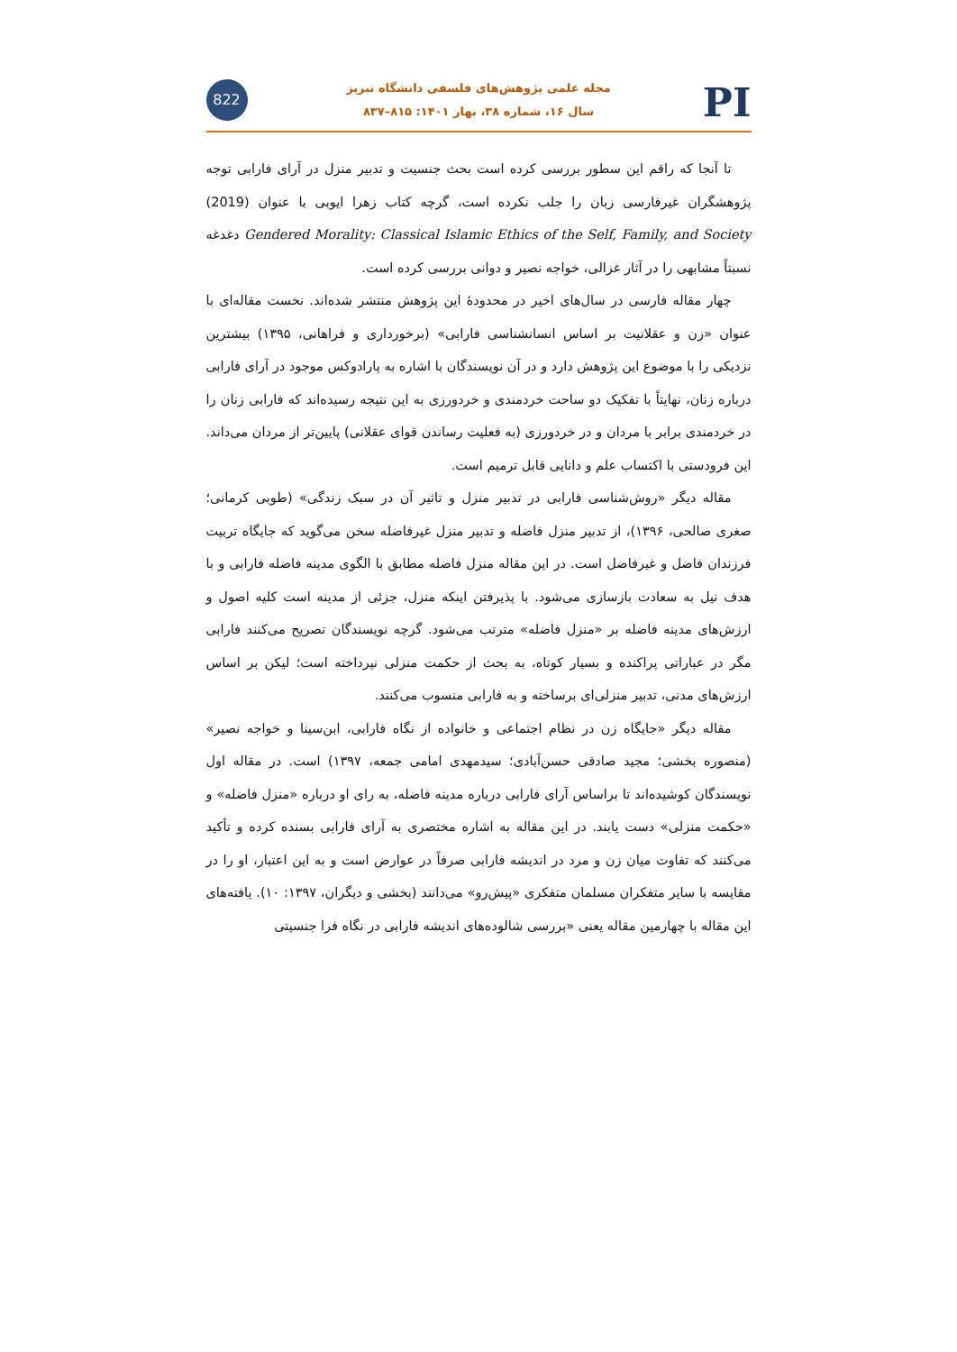822 PI
مجله علمی پژوهش‌های فلسفی دانشگاه تبریز
سال ۱۶، شماره ۳۸، بهار ۱۴۰۱: ۸۱۵–۸۳۷
تا آنجا که راقم این سطور بررسی کرده است بحث جنسیت و تدبیر منزل در آرای فارابی توجه پژوهشگران غیرفارسی زبان را جلب نکرده است، گرچه کتاب زهرا ایوبی با عنوان (2019) Gendered Morality: Classical Islamic Ethics of the Self, Family, and Society دغدغه نسبتاً مشابهی را در آثار غزالی، خواجه نصیر و دوانی بررسی کرده است.
چهار مقاله فارسی در سال‌های اخیر در محدودهٔ این پژوهش منتشر شده‌اند. نخست مقاله‌ای با عنوان «زن و عقلانیت بر اساس انسانشناسی فارابی» (برخورداری و فراهانی، ۱۳۹۵) بیشترین نزدیکی را با موضوع این پژوهش دارد و در آن نویسندگان با اشاره به پارادوکس موجود در آرای فارابی درباره زنان، نهایتاً با تفکیک دو ساحت خردمندی و خردورزی به این نتیجه رسیده‌اند که فارابی زنان را در خردمندی برابر با مردان و در خردورزی (به فعلیت رساندن قوای عقلانی) پایین‌تر از مردان می‌داند. این فرودستی با اکتساب علم و دانایی قابل ترمیم است.
مقاله دیگر «روش‌شناسی فارابی در تدبیر منزل و تاثیر آن در سبک زندگی» (طوبی کرمانی؛ صغری صالحی، ۱۳۹۶)، از تدبیر منزل فاضله و تدبیر منزل غیرفاضله سخن می‌گوید که جایگاه تربیت فرزندان فاضل و غیرفاضل است. در این مقاله منزل فاضله مطابق با الگوی مدینه فاضله فارابی و با هدف نیل به سعادت بازسازی می‌شود. با پذیرفتن اینکه منزل، جزئی از مدینه است کلیه اصول و ارزش‌های مدینه فاضله بر «منزل فاضله» مترتب می‌شود. گرچه نویسندگان تصریح می‌کنند فارابی مگر در عباراتی پراکنده و بسیار کوتاه، به بحث از حکمت منزلی نپرداخته است؛ لیکن بر اساس ارزش‌های مدنی، تدبیر منزلی‌ای برساخته و به فارابی منسوب می‌کنند.
مقاله دیگر «جایگاه زن در نظام اجتماعی و خانواده از نگاه فارابی، ابن‌سینا و خواجه نصیر» (منصوره بخشی؛ مجید صادقی حسن‌آبادی؛ سیدمهدی امامی جمعه، ۱۳۹۷) است. در مقاله اول نویسندگان کوشیده‌اند تا براساس آرای فارابی درباره مدینه فاضله، به رای او درباره «منزل فاضله» و «حکمت منزلی» دست یابند. در این مقاله به اشاره مختصری به آرای فارابی بسنده کرده و تأکید می‌کنند که تفاوت میان زن و مرد در اندیشه فارابی صرفاً در عوارض است و به این اعتبار، او را در مقایسه با سایر متفکران مسلمان متفکری «پیش‌رو» می‌دانند (بخشی و دیگران، ۱۳۹۷: ۱۰). یافته‌های این مقاله با چهارمین مقاله یعنی «بررسی شالوده‌های اندیشه فارابی در نگاه فرا جنسیتی